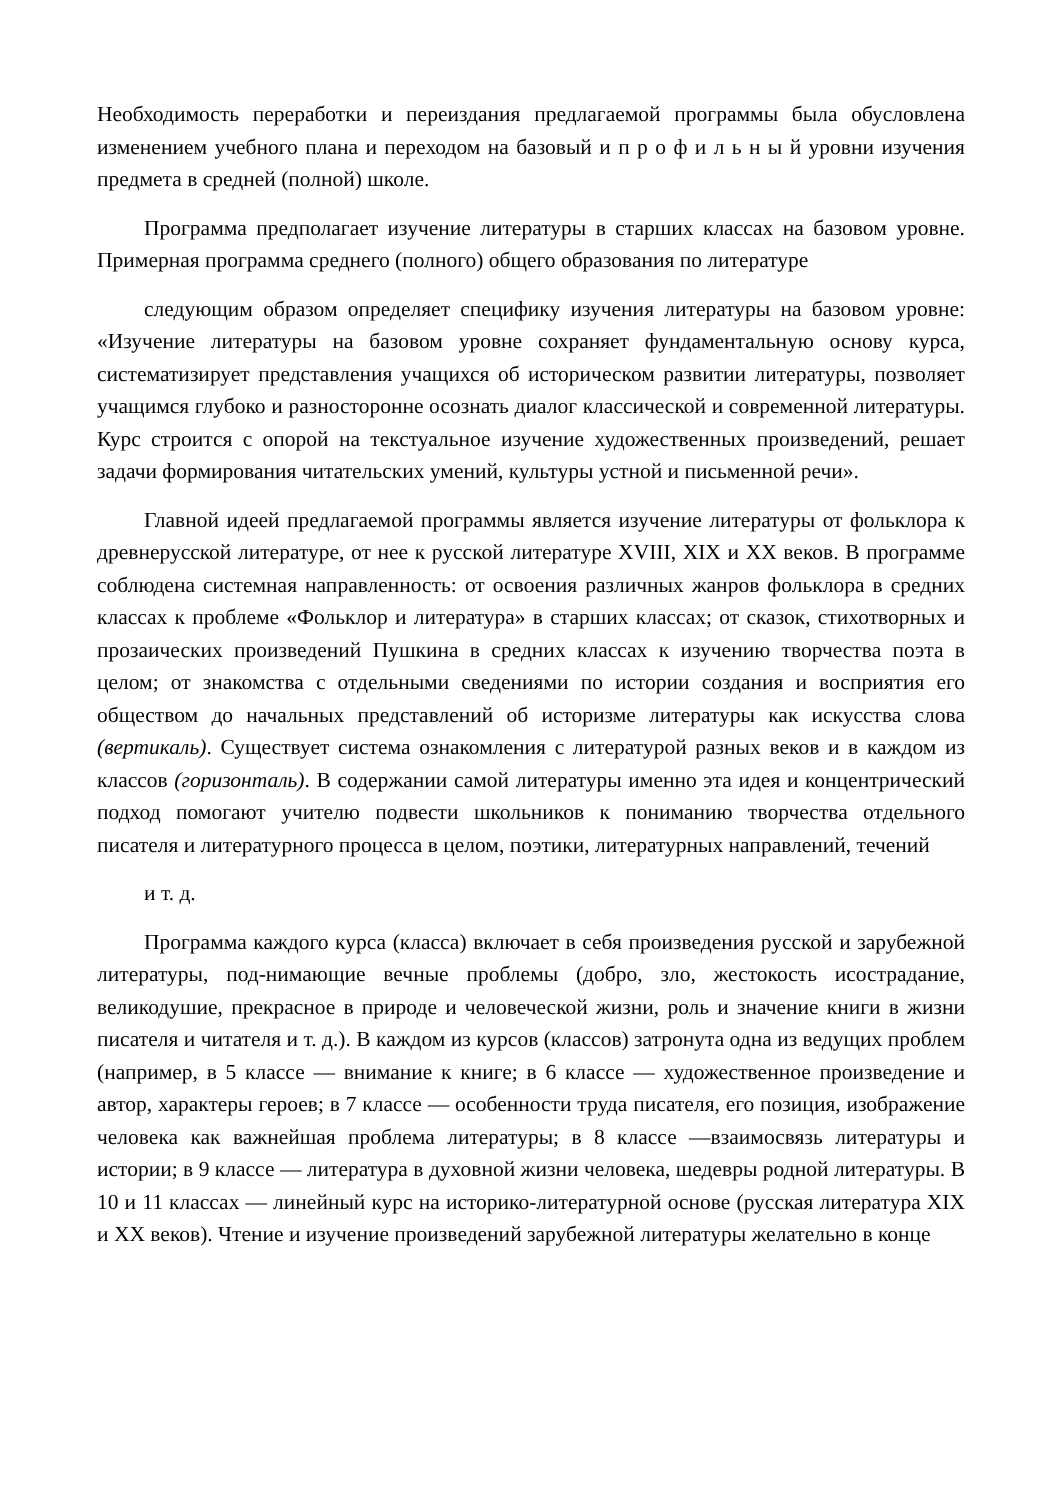Необходимость переработки и переиздания предлагаемой программы была обусловлена изменением учебного плана и переходом на базовый и п р о ф и л ь н ы й уровни изучения предмета в средней (полной) школе.
Программа предполагает изучение литературы в старших классах на базовом уровне. Примерная программа среднего (полного) общего образования по литературе
следующим образом определяет специфику изучения литературы на базовом уровне: «Изучение литературы на базовом уровне сохраняет фундаментальную основу курса, систематизирует представления учащихся об историческом развитии литературы, позволяет учащимся глубоко и разносторонне осознать диалог классической и современной литературы. Курс строится с опорой на текстуальное изучение художественных произведений, решает задачи формирования читательских умений, культуры устной и письменной речи».
Главной идеей предлагаемой программы является изучение литературы от фольклора к древнерусской литературе, от нее к русской литературе XVIII, XIX и XX веков. В программе соблюдена системная направленность: от освоения различных жанров фольклора в средних классах к проблеме «Фольклор и литература» в старших классах; от сказок, стихотворных и прозаических произведений Пушкина в средних классах к изучению творчества поэта в целом; от знакомства с отдельными сведениями по истории создания и восприятия его обществом до начальных представлений об историзме литературы как искусства слова (вертикаль). Существует система ознакомления с литературой разных веков и в каждом из классов (горизонталь). В содержании самой литературы именно эта идея и концентрический подход помогают учителю подвести школьников к пониманию творчества отдельного писателя и литературного процесса в целом, поэтики, литературных направлений, течений
и т. д.
Программа каждого курса (класса) включает в себя произведения русской и зарубежной литературы, под-нимающие вечные проблемы (добро, зло, жестокость исострадание, великодушие, прекрасное в природе и человеческой жизни, роль и значение книги в жизни писателя и читателя и т. д.). В каждом из курсов (классов) затронута одна из ведущих проблем (например, в 5 классе — внимание к книге; в 6 классе — художественное произведение и автор, характеры героев; в 7 классе — особенности труда писателя, его позиция, изображение человека как важнейшая проблема литературы; в 8 классе —взаимосвязь литературы и истории; в 9 классе — литература в духовной жизни человека, шедевры родной литературы. В 10 и 11 классах — линейный курс на историко-литературной основе (русская литература XIX и XX веков). Чтение и изучение произведений зарубежной литературы желательно в конце